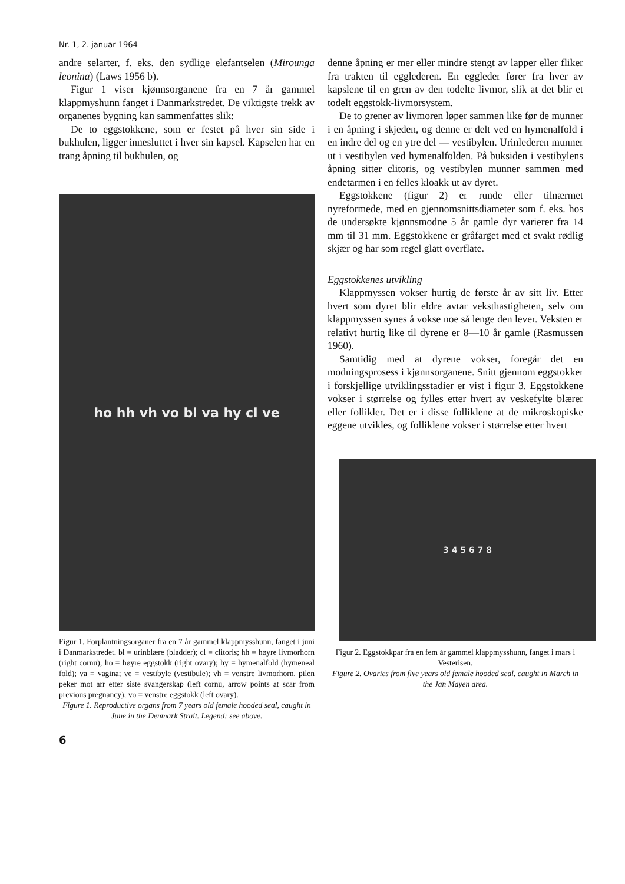Nr. 1, 2. januar 1964
andre selarter, f. eks. den sydlige elefantselen (Mirounga leonina) (Laws 1956 b).
Figur 1 viser kjønnsorganene fra en 7 år gammel klappmyshunn fanget i Danmarkstredet. De viktigste trekk av organenes bygning kan sammenfattes slik:
De to eggstokkene, som er festet på hver sin side i bukhulen, ligger innesluttet i hver sin kapsel. Kapselen har en trang åpning til bukhulen, og
ho hh vh vo bl va hy cl ve
Figur 1. Forplantningsorganer fra en 7 år gammel klappmysshunn, fanget i juni i Danmarkstredet. bl = urinblære (bladder); cl = clitoris; hh = høyre livmorhorn (right cornu); ho = høyre eggstokk (right ovary); hy = hymenalfold (hymeneal fold); va = vagina; ve = vestibyle (vestibule); vh = venstre livmorhorn, pilen peker mot arr etter siste svangerskap (left cornu, arrow points at scar from previous pregnancy); vo = venstre eggstokk (left ovary).
Figure 1. Reproductive organs from 7 years old female hooded seal, caught in June in the Denmark Strait. Legend: see above.
denne åpning er mer eller mindre stengt av lapper eller fliker fra trakten til egglederen. En eggleder fører fra hver av kapslene til en gren av den todelte livmor, slik at det blir et todelt eggstokk-livmorsystem.
De to grener av livmoren løper sammen like før de munner i en åpning i skjeden, og denne er delt ved en hymenalfold i en indre del og en ytre del — vestibylen. Urinlederen munner ut i vestibylen ved hymenalfolden. På buksiden i vestibylens åpning sitter clitoris, og vestibylen munner sammen med endetarmen i en felles kloakk ut av dyret.
Eggstokkene (figur 2) er runde eller tilnærmet nyreformede, med en gjennomsnittsdiameter som f. eks. hos de undersøkte kjønnsmodne 5 år gamle dyr varierer fra 14 mm til 31 mm. Eggstokkene er gråfarget med et svakt rødlig skjær og har som regel glatt overflate.
Eggstokkenes utvikling
Klappmyssen vokser hurtig de første år av sitt liv. Etter hvert som dyret blir eldre avtar veksthastigheten, selv om klappmyssen synes å vokse noe så lenge den lever. Veksten er relativt hurtig like til dyrene er 8—10 år gamle (Rasmussen 1960).
Samtidig med at dyrene vokser, foregår det en modningsprosess i kjønnsorganene. Snitt gjennom eggstokker i forskjellige utviklingsstadier er vist i figur 3. Eggstokkene vokser i størrelse og fylles etter hvert av veskefylte blærer eller follikler. Det er i disse folliklene at de mikroskopiske eggene utvikles, og folliklene vokser i størrelse etter hvert
3 4 5 6 7 8
Figur 2. Eggstokkpar fra en fem år gammel klappmysshunn, fanget i mars i Vesterisen.
Figure 2. Ovaries from five years old female hooded seal, caught in March in the Jan Mayen area.
6